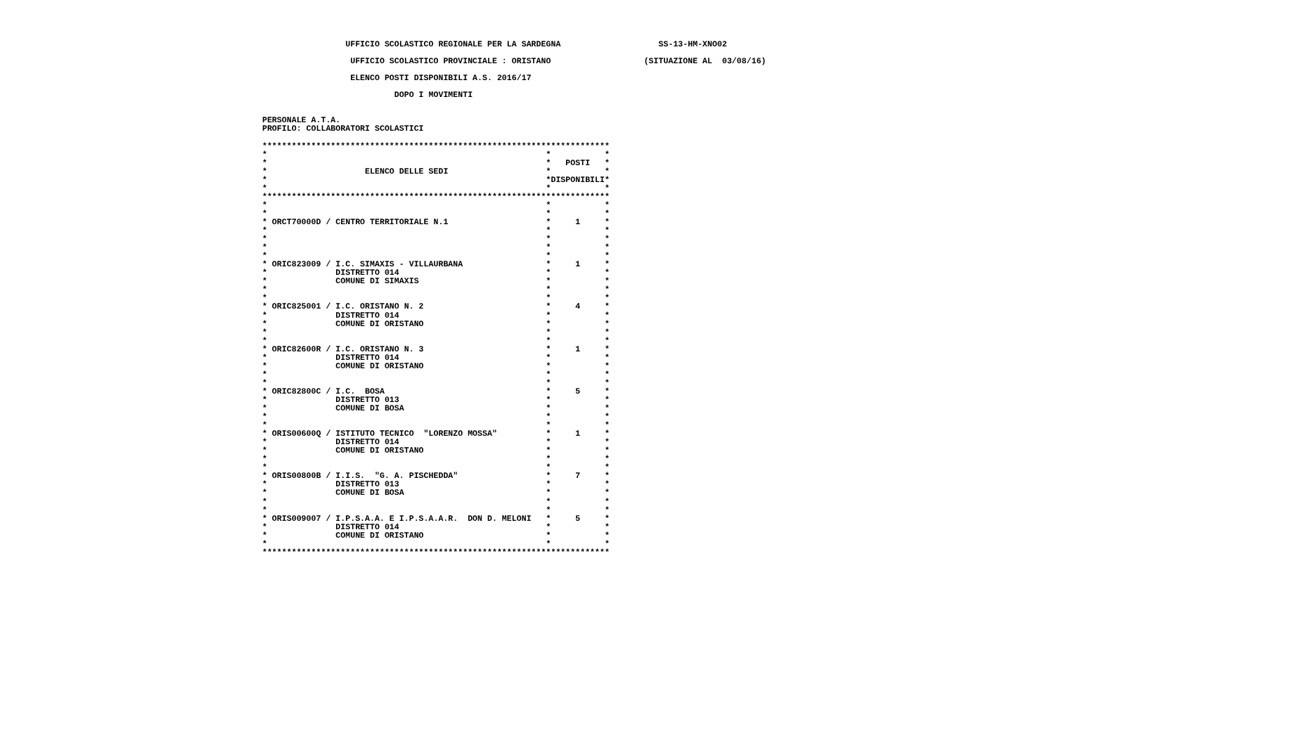UFFICIO SCOLASTICO REGIONALE PER LA SARDEGNA                    SS-13-HM-XNO02

                   UFFICIO SCOLASTICO PROVINCIALE : ORISTANO                   (SITUAZIONE AL  03/08/16)

                   ELENCO POSTI DISPONIBILI A.S. 2016/17

                            DOPO I MOVIMENTI


 PERSONALE A.T.A.
 PROFILO: COLLABORATORI SCOLASTICI

 ***********************************************************************
 *                                                         *           *
 *                                                         *   POSTI   *
 *                    ELENCO DELLE SEDI                    *           *
 *                                                         *DISPONIBILI*
 *                                                         *           *
 ***********************************************************************
 *                                                         *           *
 *                                                         *           *
 * ORCT70000D / CENTRO TERRITORIALE N.1                    *     1     *
 *                                                         *           *
 *                                                         *           *
 *                                                         *           *
 *                                                         *           *
 * ORIC823009 / I.C. SIMAXIS - VILLAURBANA                 *     1     *
 *              DISTRETTO 014                              *           *
 *              COMUNE DI SIMAXIS                          *           *
 *                                                         *           *
 *                                                         *           *
 * ORIC825001 / I.C. ORISTANO N. 2                         *     4     *
 *              DISTRETTO 014                              *           *
 *              COMUNE DI ORISTANO                         *           *
 *                                                         *           *
 *                                                         *           *
 * ORIC82600R / I.C. ORISTANO N. 3                         *     1     *
 *              DISTRETTO 014                              *           *
 *              COMUNE DI ORISTANO                         *           *
 *                                                         *           *
 *                                                         *           *
 * ORIC82800C / I.C.  BOSA                                 *     5     *
 *              DISTRETTO 013                              *           *
 *              COMUNE DI BOSA                             *           *
 *                                                         *           *
 *                                                         *           *
 * ORIS00600Q / ISTITUTO TECNICO  "LORENZO MOSSA"          *     1     *
 *              DISTRETTO 014                              *           *
 *              COMUNE DI ORISTANO                         *           *
 *                                                         *           *
 *                                                         *           *
 * ORIS00800B / I.I.S.  "G. A. PISCHEDDA"                  *     7     *
 *              DISTRETTO 013                              *           *
 *              COMUNE DI BOSA                             *           *
 *                                                         *           *
 *                                                         *           *
 * ORIS009007 / I.P.S.A.A. E I.P.S.A.A.R.  DON D. MELONI   *     5     *
 *              DISTRETTO 014                              *           *
 *              COMUNE DI ORISTANO                         *           *
 *                                                         *           *
 ***********************************************************************